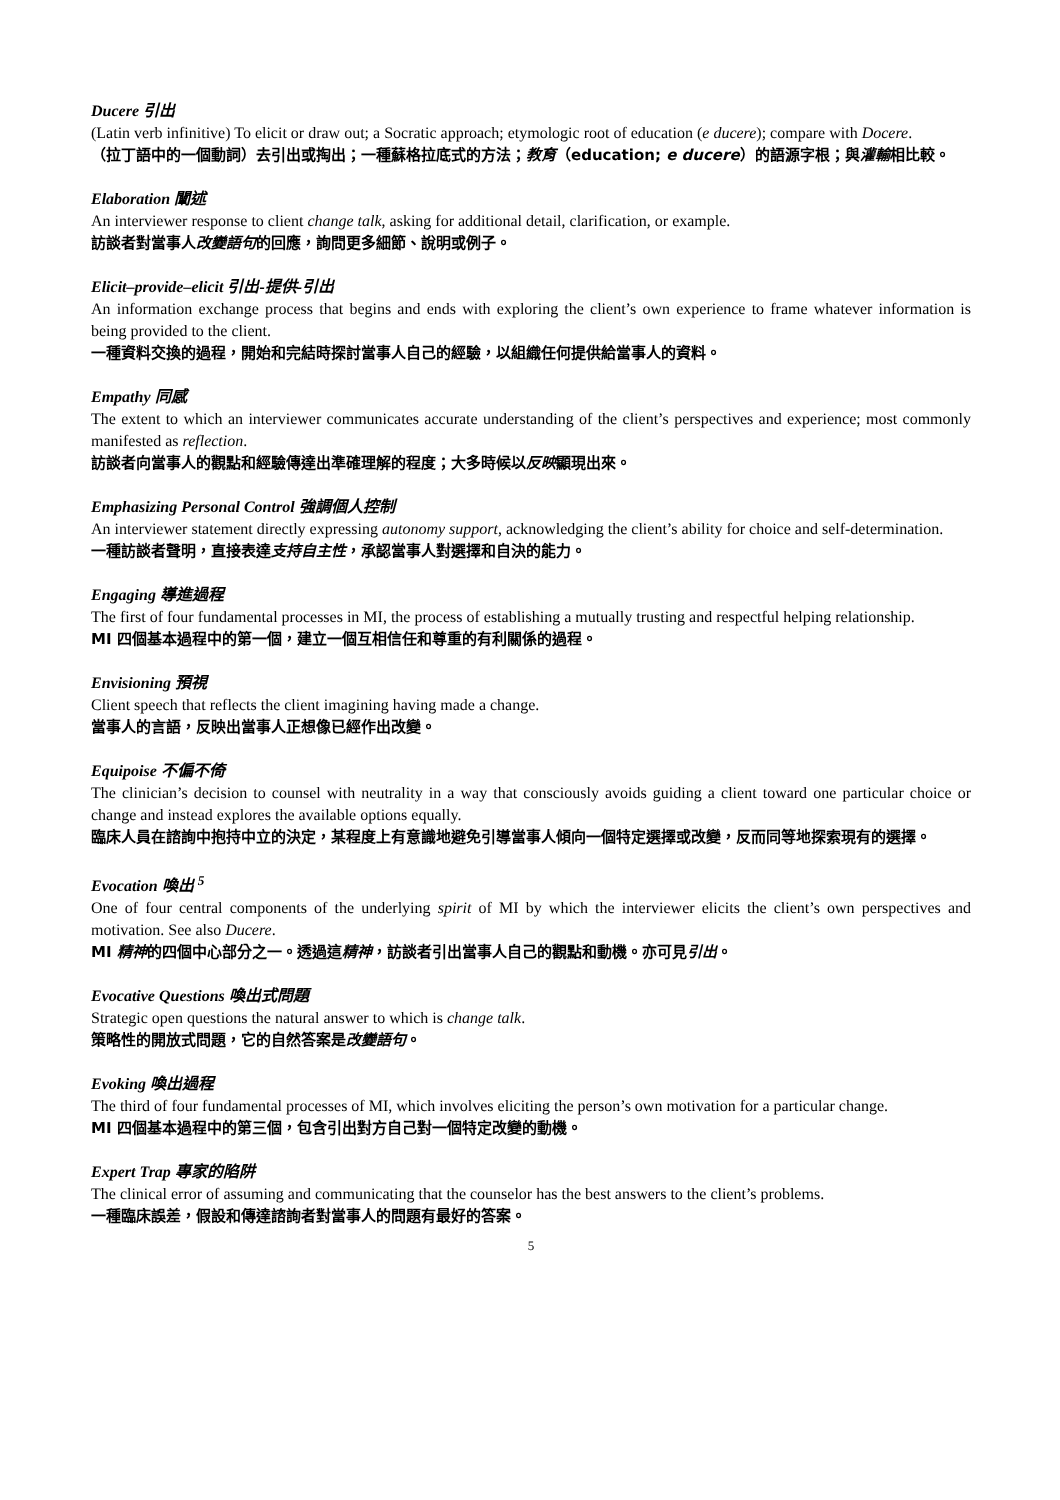Ducere 引出
(Latin verb infinitive) To elicit or draw out; a Socratic approach; etymologic root of education (e ducere); compare with Docere.
（拉丁語中的一個動詞）去引出或掏出；一種蘇格拉底式的方法；教育（education; e ducere）的語源字根；與灌輸相比較。
Elaboration 闡述
An interviewer response to client change talk, asking for additional detail, clarification, or example.
訪談者對當事人改變語句的回應，詢問更多細節、說明或例子。
Elicit–provide–elicit 引出-提供-引出
An information exchange process that begins and ends with exploring the client’s own experience to frame whatever information is being provided to the client.
一種資料交換的過程，開始和完結時探討當事人自己的經驗，以組織任何提供給當事人的資料。
Empathy 同感
The extent to which an interviewer communicates accurate understanding of the client’s perspectives and experience; most commonly manifested as reflection.
訪談者向當事人的觀點和經驗傳達出準確理解的程度；大多時候以反映顯現出來。
Emphasizing Personal Control 強調個人控制
An interviewer statement directly expressing autonomy support, acknowledging the client’s ability for choice and self-determination.
一種訪談者聲明，直接表達支持自主性，承認當事人對選擇和自決的能力。
Engaging 導進過程
The first of four fundamental processes in MI, the process of establishing a mutually trusting and respectful helping relationship.
MI 四個基本過程中的第一個，建立一個互相信任和尊重的有利關係的過程。
Envisioning 預視
Client speech that reflects the client imagining having made a change.
當事人的言語，反映出當事人正想像已經作出改變。
Equipoise 不偏不倚
The clinician’s decision to counsel with neutrality in a way that consciously avoids guiding a client toward one particular choice or change and instead explores the available options equally.
臨床人員在諮詢中抱持中立的決定，某程度上有意識地避免引導當事人傾向一個特定選擇或改變，反而同等地探索現有的選擇。
Evocation 喚出 <sup>5</sup>
One of four central components of the underlying spirit of MI by which the interviewer elicits the client’s own perspectives and motivation. See also Ducere.
MI 精神的四個中心部分之一。透過這精神，訪談者引出當事人自己的觀點和動機。亦可見引出。
Evocative Questions 喚出式問題
Strategic open questions the natural answer to which is change talk.
策略性的開放式問題，它的自然答案是改變語句。
Evoking 喚出過程
The third of four fundamental processes of MI, which involves eliciting the person’s own motivation for a particular change.
MI 四個基本過程中的第三個，包含引出對方自己對一個特定改變的動機。
Expert Trap 專家的陷阱
The clinical error of assuming and communicating that the counselor has the best answers to the client’s problems.
一種臨床誤差，假設和傳達諮詢者對當事人的問題有最好的答案。
5